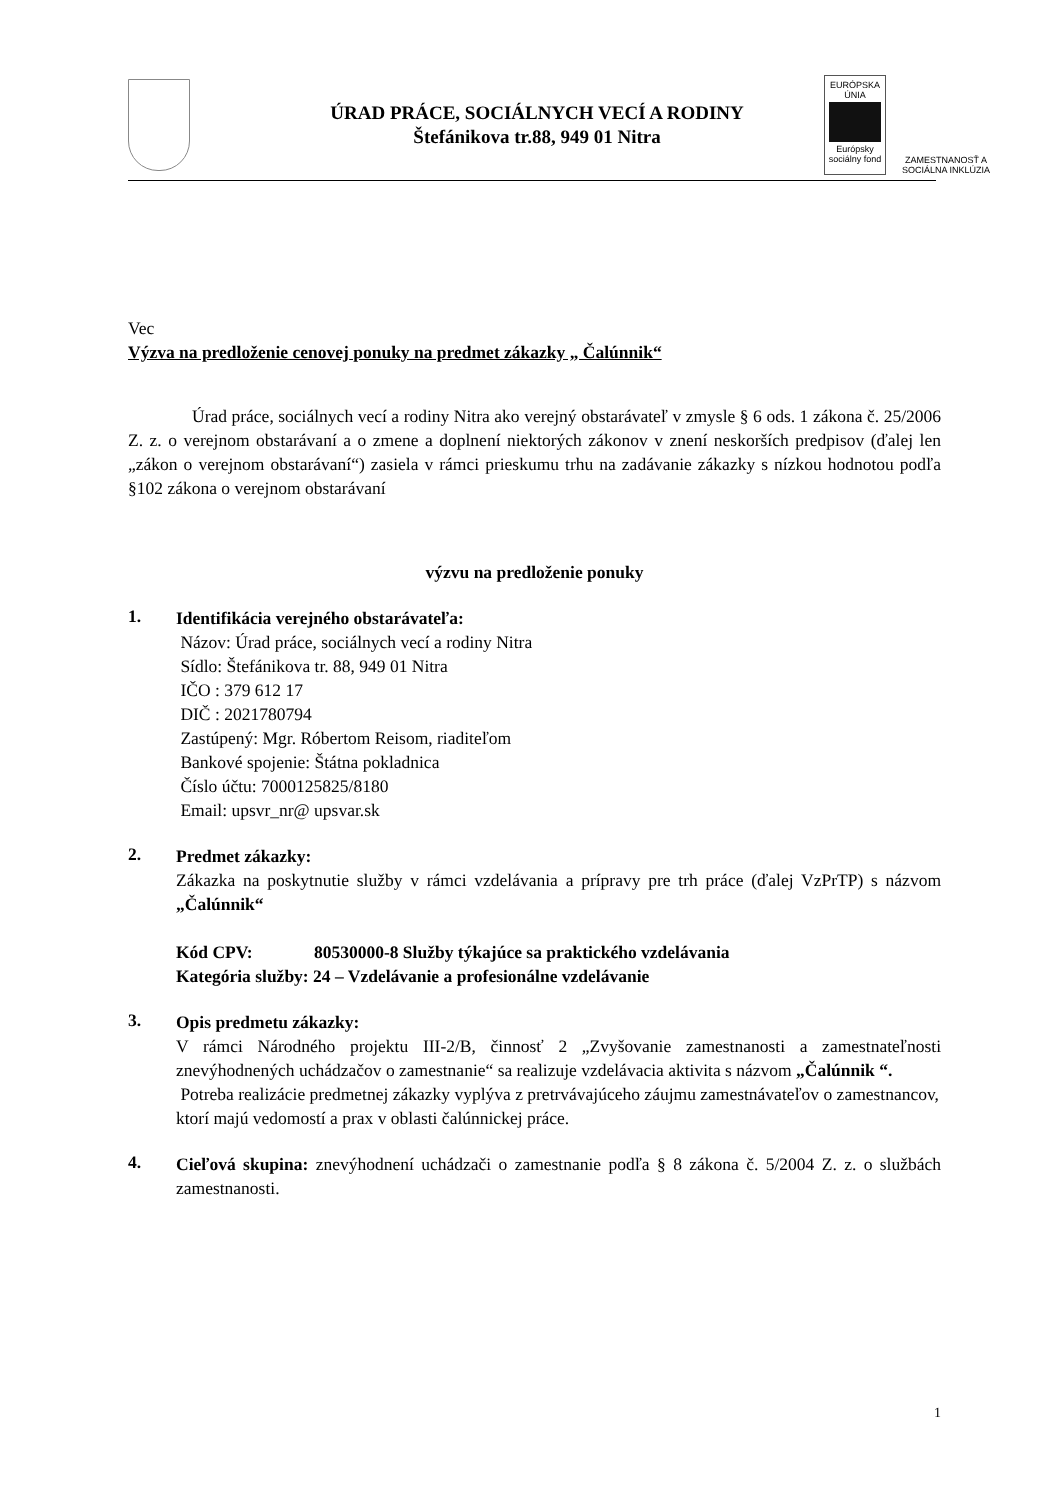ÚRAD PRÁCE, SOCIÁLNYCH VECÍ A RODINY
Štefánikova tr.88, 949 01 Nitra
EURÓPSKA ÚNIA
Európsky sociálny fond
ZAMESTNANOSŤ A SOCIÁLNA INKLÚZIA
Vec
Výzva na predloženie cenovej ponuky na predmet zákazky „ Čalúnnik“
Úrad práce, sociálnych vecí a rodiny Nitra ako verejný obstarávateľ v zmysle § 6 ods. 1 zákona č. 25/2006 Z. z. o verejnom obstarávaní a o zmene a doplnení niektorých zákonov v znení neskorších predpisov (ďalej len „zákon o verejnom obstarávaní“) zasiela v rámci prieskumu trhu na zadávanie zákazky s nízkou hodnotou podľa §102 zákona o verejnom obstarávaní
výzvu na predloženie ponuky
1.
Identifikácia verejného obstarávateľa:
Názov: Úrad práce, sociálnych vecí a rodiny Nitra
Sídlo: Štefánikova tr. 88, 949 01 Nitra
IČO : 379 612 17
DIČ : 2021780794
Zastúpený: Mgr. Róbertom Reisom, riaditeľom
Bankové spojenie: Štátna pokladnica
Číslo účtu: 7000125825/8180
Email: upsvr_nr@ upsvar.sk
2.
Predmet zákazky:
Zákazka na poskytnutie služby v rámci vzdelávania a prípravy pre trh práce (ďalej VzPrTP) s názvom „Čalúnnik“
Kód CPV: 80530000-8 Služby týkajúce sa praktického vzdelávania
Kategória služby: 24 – Vzdelávanie a profesionálne vzdelávanie
3.
Opis predmetu zákazky:
V rámci Národného projektu III-2/B, činnosť 2 „Zvyšovanie zamestnanosti a zamestnateľnosti znevýhodnených uchádzačov o zamestnanie“ sa realizuje vzdelávacia aktivita s názvom „Čalúnnik “.
Potreba realizácie predmetnej zákazky vyplýva z pretrvávajúceho záujmu zamestnávateľov o zamestnancov, ktorí majú vedomostí a prax v oblasti čalúnnickej práce.
4.
Cieľová skupina: znevýhodnení uchádzači o zamestnanie podľa § 8 zákona č. 5/2004 Z. z. o službách zamestnanosti.
1